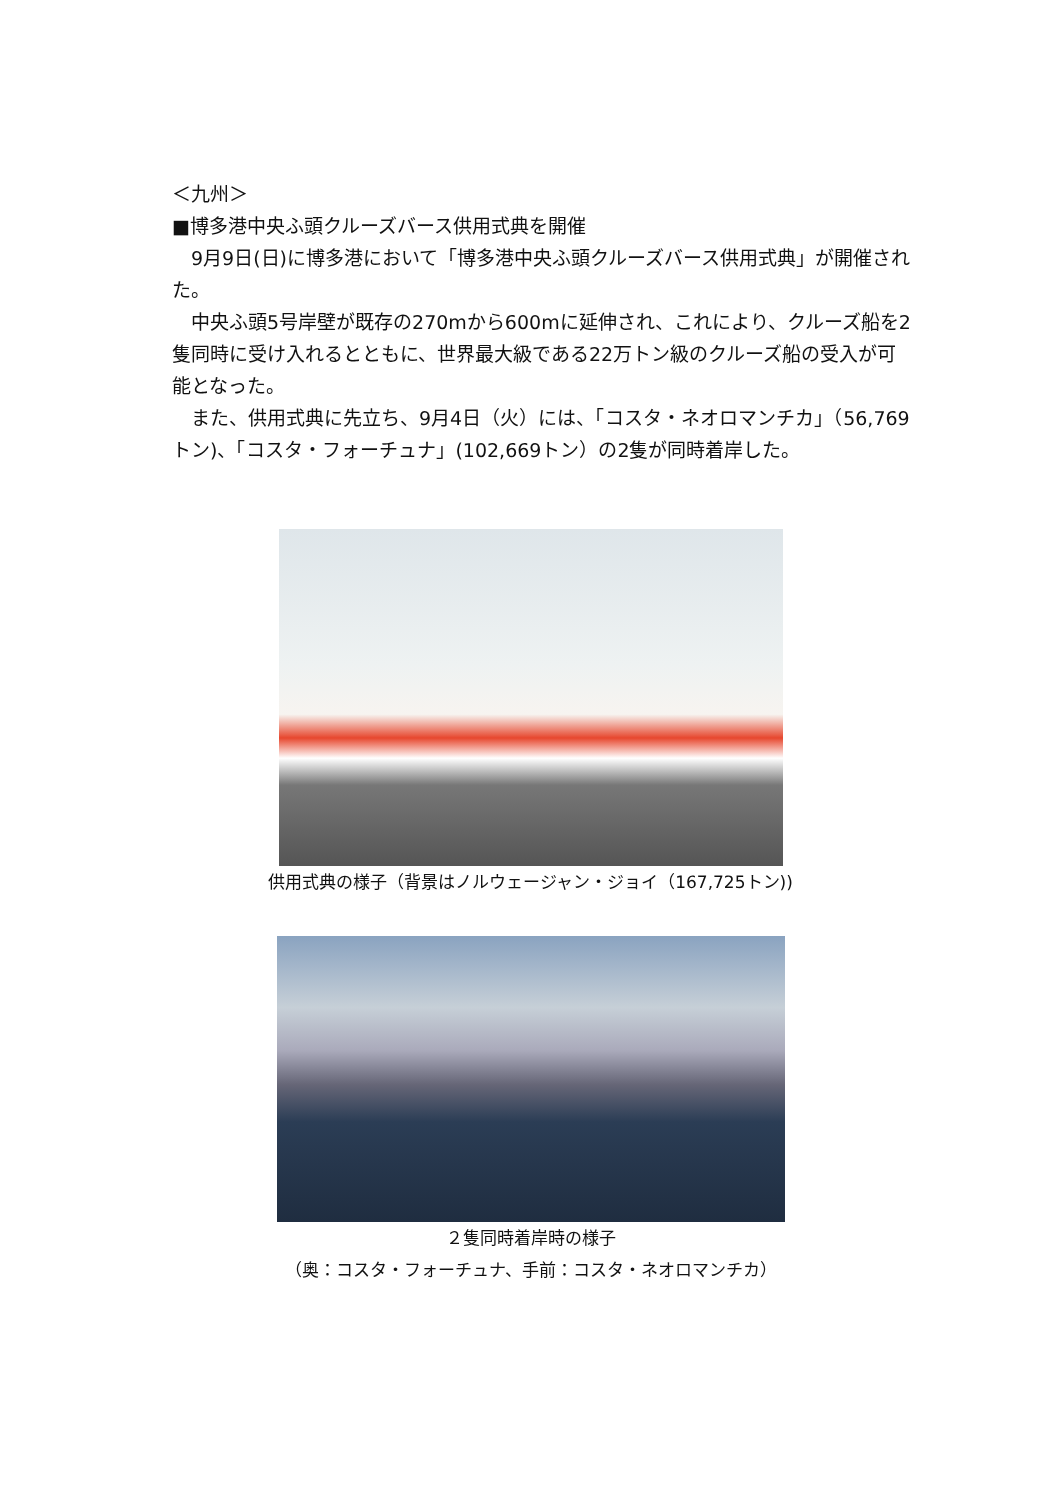＜九州＞
■博多港中央ふ頭クルーズバース供用式典を開催
9月9日(日)に博多港において「博多港中央ふ頭クルーズバース供用式典」が開催された。
中央ふ頭5号岸壁が既存の270mから600mに延伸され、これにより、クルーズ船を2隻同時に受け入れるとともに、世界最大級である22万トン級のクルーズ船の受入が可能となった。
また、供用式典に先立ち、9月4日（火）には、「コスタ・ネオロマンチカ」（56,769トン)、「コスタ・フォーチュナ」(102,669トン）の2隻が同時着岸した。
供用式典の様子（背景はノルウェージャン・ジョイ（167,725トン))
２隻同時着岸時の様子
（奥：コスタ・フォーチュナ、手前：コスタ・ネオロマンチカ）